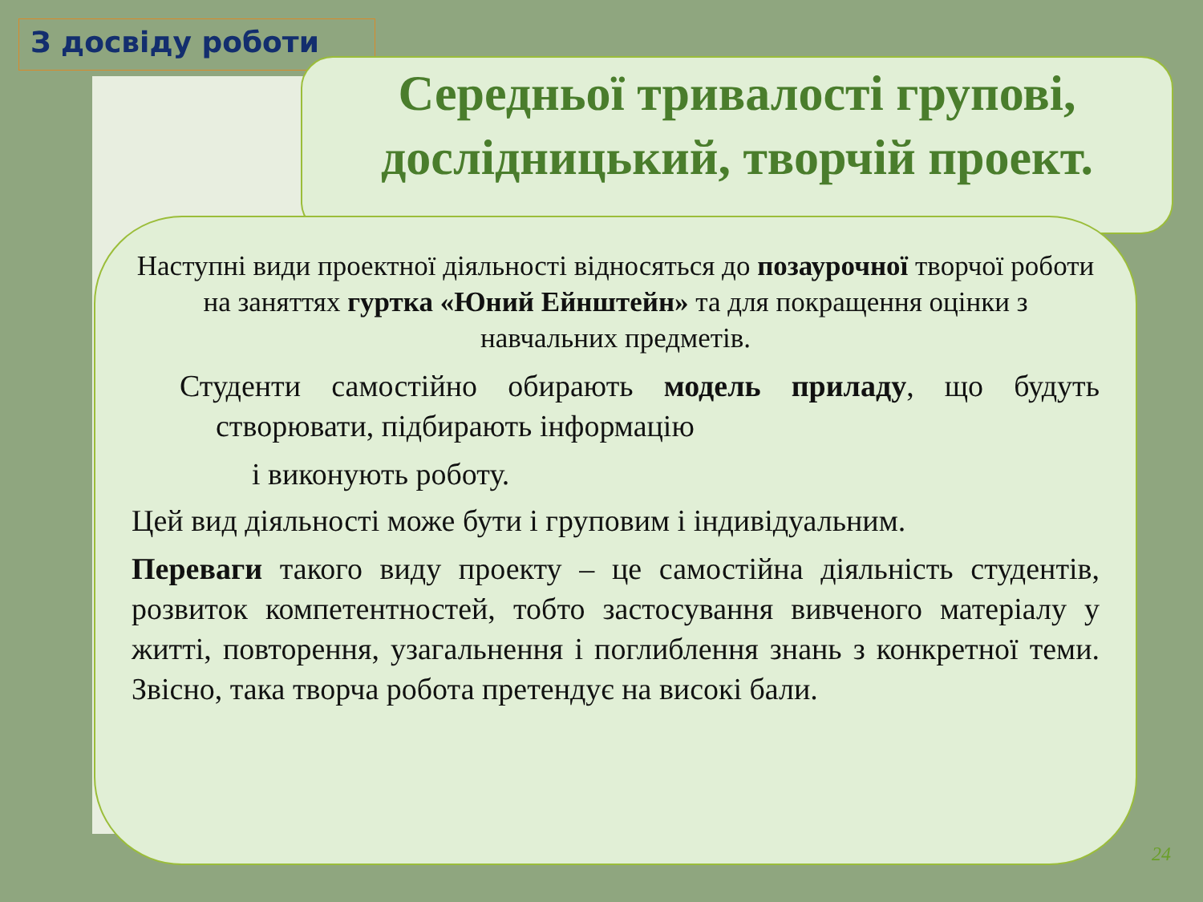З досвіду роботи
Середньої тривалості групові, дослідницький, творчій проект.
Наступні види проектної діяльності відносяться до позаурочної творчої роботи на заняттях гуртка «Юний Ейнштейн» та для покращення оцінки з навчальних предметів.
Студенти самостійно обирають модель приладу, що будуть створювати, підбирають інформацію
і виконують роботу.
Цей вид діяльності може бути і груповим і індивідуальним.
Переваги такого виду проекту – це самостійна діяльність студентів, розвиток компетентностей, тобто застосування вивченого матеріалу у житті, повторення, узагальнення і поглиблення знань з конкретної теми. Звісно, така творча робота претендує на високі бали.
24